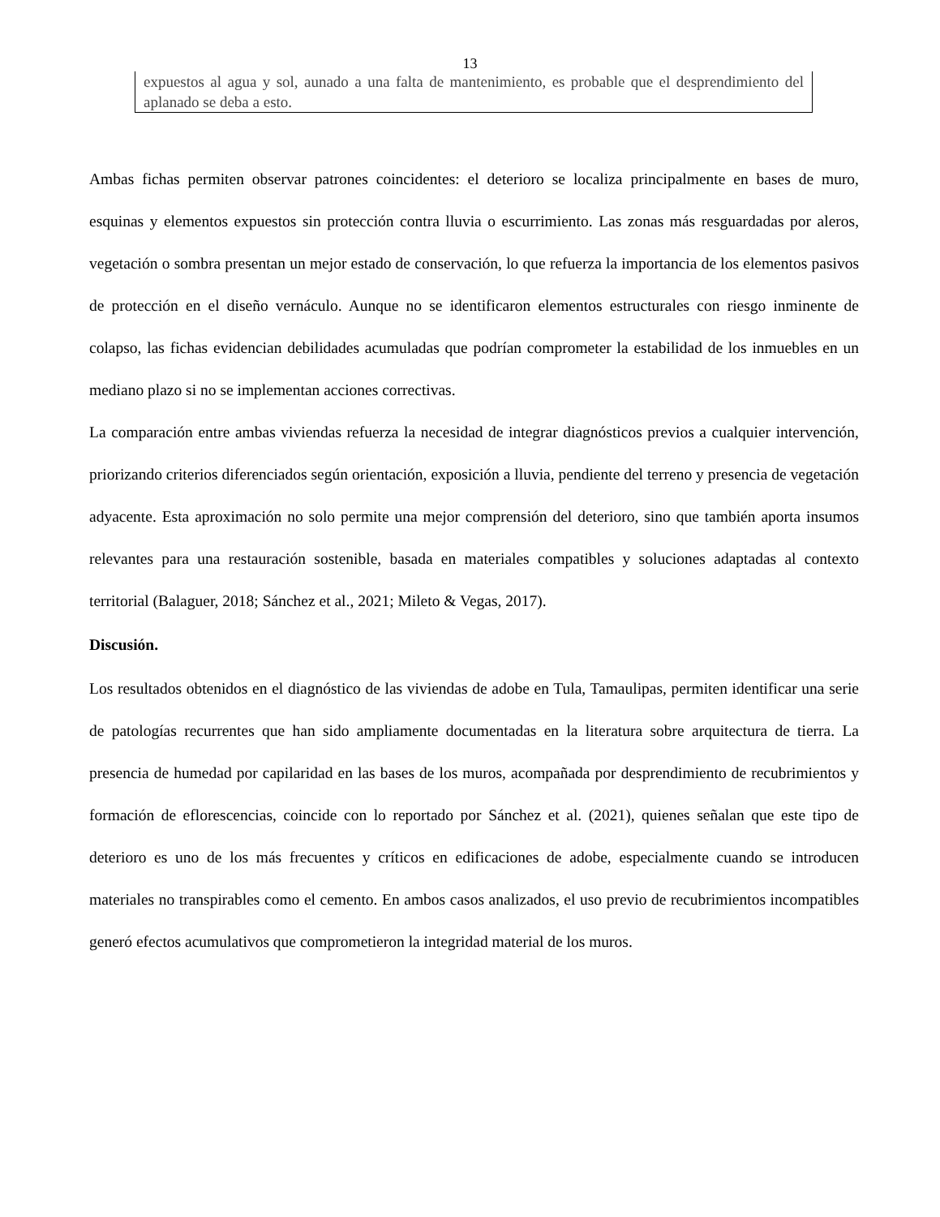13
| expuestos al agua y sol, aunado a una falta de mantenimiento, es probable que el desprendimiento del aplanado se deba a esto. |
Ambas fichas permiten observar patrones coincidentes: el deterioro se localiza principalmente en bases de muro, esquinas y elementos expuestos sin protección contra lluvia o escurrimiento. Las zonas más resguardadas por aleros, vegetación o sombra presentan un mejor estado de conservación, lo que refuerza la importancia de los elementos pasivos de protección en el diseño vernáculo. Aunque no se identificaron elementos estructurales con riesgo inminente de colapso, las fichas evidencian debilidades acumuladas que podrían comprometer la estabilidad de los inmuebles en un mediano plazo si no se implementan acciones correctivas.
La comparación entre ambas viviendas refuerza la necesidad de integrar diagnósticos previos a cualquier intervención, priorizando criterios diferenciados según orientación, exposición a lluvia, pendiente del terreno y presencia de vegetación adyacente. Esta aproximación no solo permite una mejor comprensión del deterioro, sino que también aporta insumos relevantes para una restauración sostenible, basada en materiales compatibles y soluciones adaptadas al contexto territorial (Balaguer, 2018; Sánchez et al., 2021; Mileto & Vegas, 2017).
Discusión.
Los resultados obtenidos en el diagnóstico de las viviendas de adobe en Tula, Tamaulipas, permiten identificar una serie de patologías recurrentes que han sido ampliamente documentadas en la literatura sobre arquitectura de tierra. La presencia de humedad por capilaridad en las bases de los muros, acompañada por desprendimiento de recubrimientos y formación de eflorescencias, coincide con lo reportado por Sánchez et al. (2021), quienes señalan que este tipo de deterioro es uno de los más frecuentes y críticos en edificaciones de adobe, especialmente cuando se introducen materiales no transpirables como el cemento. En ambos casos analizados, el uso previo de recubrimientos incompatibles generó efectos acumulativos que comprometieron la integridad material de los muros.